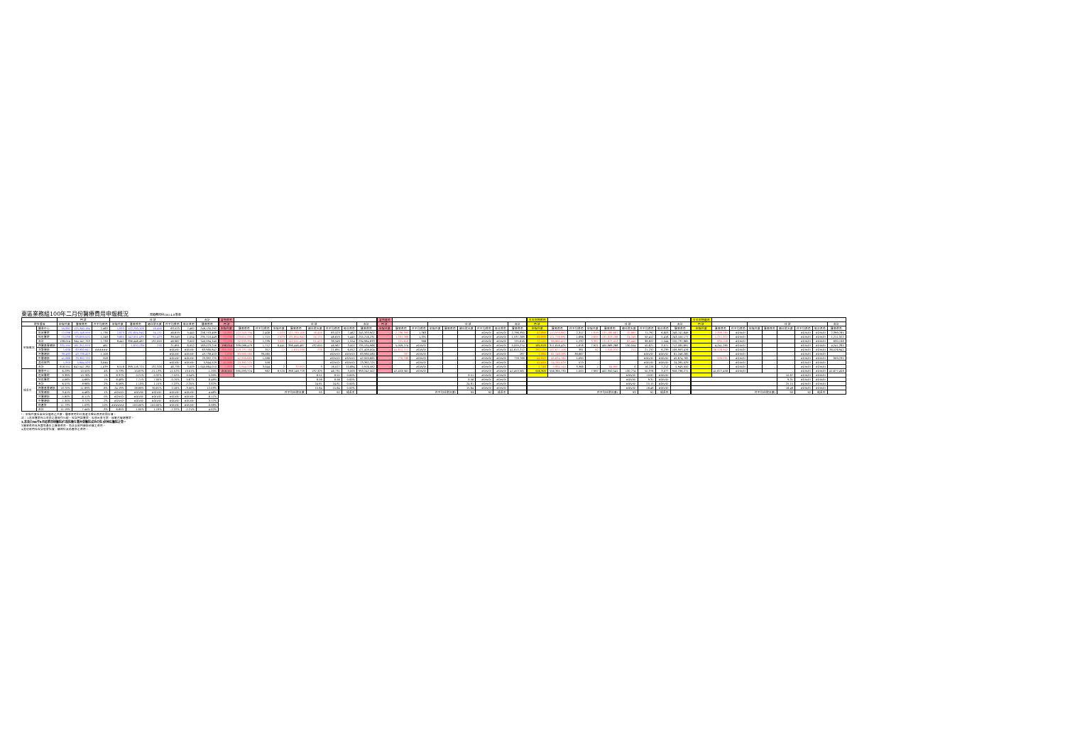東區業務組100年二月份醫療費用申報概況 醫療費用科100.4.8製表
| | | 門 診 | | | 住 診 | | | | | 合計 |
| --- | --- | --- | --- | --- | --- | --- | --- | --- | --- | --- |
| 院所層級 | | 申報件數 | 醫療費用 | 件平均費用 | 申報件數 | 醫療費用 | 總住院天數 | 件平均費用 | 每日費用 | 醫療費用 |
| 申報概況 | 醫學中心 | 50,882 | 125,340,184 | 2,463 | 1,933 | 122,790,108 | 16,456 | 63,523 | 7,462 | 248,130,292 |
| | 區域醫院 | 72,096 | 125,148,559 | 1,736 | 2,823 | 131,604,940 | 24,171 | 46,619 | 5,445 | 256,753,499 |
| | 地區醫院 | 75,036 | 93,659,010 | 1,248 | 3,685 | 142,051,439 | 91,423 | 38,549 | 1,554 | 235,710,449 |
| | 合計 | 198,014 | 344,147,753 | 1,738 | 8,441 | 396,446,487 | 132,050 | 46,967 | 3,002 | 740,594,240 |
| | 西醫基層總額 | 335,595 | 161,352,978 | 481 | 77 | 1,670,238 | 276 | 21,691 | 6,052 | 163,023,216 |
| | 洗腎總額 | 1,638 | 63,980,847 | ###### | - | - | - | #DIV/0! | #DIV/0! | 63,980,847 |
| | 牙醫總額 | 39,483 | 43,738,453 | 1,108 | - | - | - | #DIV/0! | #DIV/0! | 43,738,453 |
| | 中醫總額 | 41,868 | 23,382,725 | 558 | - | - | - | #DIV/0! | #DIV/0! | 23,382,725 |
| | 其他部門 | 1,953 | 5,944,529 | 3,044 | - | - | - | #DIV/0! | #DIV/0! | 5,944,529 |
| | 合計 | 618,551 | 642,547,285 | 1,039 | 8,518 | 398,116,725 | 132,326 | 46,738 | 3,009 | 1,040,664,010 |
| 成長率 | 醫學中心 | 6.23% | 10.55% | 4% | 0.73% | -10.87% | -21.13% | -11.52% | 13.01% | -1.20% |
| | 區域醫院 | 9.39% | 10.76% | 1% | 8.37% | 0.21% | -0.32% | -7.52% | 0.54% | 5.09% |
| | 地區醫院 | 4.06% | 4.66% | 1% | 8.48% | 7.71% | 7.00% | -0.70% | 0.67% | 6.48% |
| | 合計 | 6.57% | 8.96% | 2% | 6.56% | -1.13% | 1.15% | -7.22% | -2.25% | 3.32% |
| | 西醫基層總額 | 18.70% | 11.89% | -6% | 24.19% | 26.88% | 30.81% | 2.16% | -3.00% | 12.03% |
| | 洗腎總額 | 3.41% | 4.46% | 1% | #DIV/0! | #DIV/0! | #DIV/0! | #DIV/0! | #DIV/0! | 4.46% |
| | 牙醫總額 | -5.80% | -6.11% | 0% | #DIV/0! | #DIV/0! | #DIV/0! | #DIV/0! | #DIV/0! | -6.11% |
| | 中醫總額 | -1.30% | -3.72% | -2% | #DIV/0! | #DIV/0! | #DIV/0! | #DIV/0! | #DIV/0! | -3.72% |
| | 助產所 | 11.73% | 1.03% | -10% | ###### | -100.00% | -100.00% | #DIV/0! | #DIV/0! | -0.08% |
| | 合計 | 11.19% | 7.44% | -3% | 6.65% | -1.05% | 1.19% | -7.22% | -2.21% | 4.02% |
| 當期費用 | | | | | | | | |
| --- | --- | --- | --- | --- | --- | --- | --- | --- |
| 門 診 | | | 住 診 | | | | | 合計 |
| 申報件數 | 醫療費用 | 件平均費用 | 申報件數 | 醫療費用 | 總住院天數 | 件平均費用 | 每日費用 | 醫療費用 |
| 50,882 | 122,543,794 | 2,408 | 1,933 | 122,790,108 | 16,456 | 63,523 | 7,462 | 245,333,902 |
| 72,096 | 123,611,291 | 1,715 | 2,823 | 131,604,940 | 24,171 | 46,619 | 5,445 | 255,216,231 |
| 75,036 | 92,933,394 | 1,239 | 3,685 | 142,051,439 | 91,423 | 38,549 | 1,554 | 234,984,833 |
| 198,014 | 339,088,479 | 1,712 | 8,441 | 396,446,487 | 132,050 | 46,967 | 3,002 | 735,534,966 |
| 335,595 | 119,737,766 | 357 | 77 | 1,670,238 | 276 | 21,691 | 6,052 | 121,408,004 |
| 1,638 | 63,980,560 | 39,060 | - | - | - | #DIV/0! | #DIV/0! | 63,980,560 |
| 39,483 | 42,959,665 | 1,088 | - | - | - | #DIV/0! | #DIV/0! | 42,959,665 |
| 41,868 | 23,382,725 | 558 | - | - | - | #DIV/0! | #DIV/0! | 23,382,725 |
| 1,953 | 5,944,529 | 3,044 | 2 | 32,053 | 3 | 16,027 | 10,684 | 5,976,582 |
| 618,551 | 595,093,724 | 962 | 8,520 | 398,148,778 | 132,329 | 46,731 | 3,009 | 993,242,502 |
| | | | | | 8.51 | 8.51 | 0.00% | |
| | | | | | 8.56 | 8.56 | 0.00% | |
| | | | | | 24.81 | 24.81 | 0.00% | |
| | | | | | 15.64 | 15.64 | 0.00% | |
| 件平均住院日數 | | | | | 93 | 92 | 成長率 | |
| 當期藥局 | | | | | | | | |
| --- | --- | --- | --- | --- | --- | --- | --- | --- |
| 門 診 | | | 住 診 | | | | | 合計 |
| 申報件數 | 醫療費用 | 件平均費用 | 申報件數 | 醫療費用 | 總住院天數 | 件平均費用 | 每日費用 | 醫療費用 |
| - | 2,796,390 | 1,363 | | | | #DIV/0! | #DIV/0! | 2,796,390 |
| - | 1,537,268 | 1,331 | | | | #DIV/0! | #DIV/0! | 1,537,268 |
| - | 725,616 | 906 | | | | #DIV/0! | #DIV/0! | 725,616 |
| - | 5,059,274 | #DIV/0! | | | | #DIV/0! | #DIV/0! | 5,059,274 |
| - | 41,615,212 | #DIV/0! | | | | #DIV/0! | #DIV/0! | 41,615,212 |
| - | 287 | #DIV/0! | - | - | - | #DIV/0! | #DIV/0! | 287 |
| - | 778,788 | #DIV/0! | - | - | - | #DIV/0! | #DIV/0! | 778,788 |
| - | - | #DIV/0! | - | - | - | #DIV/0! | #DIV/0! | - |
| - | - | #DIV/0! | - | - | - | #DIV/0! | #DIV/0! | - |
| - | 47,453,561 | #DIV/0! | - | - | - | #DIV/0! | #DIV/0! | 47,453,561 |
| | | | | | 8.51 | #DIV/0! | #DIV/0! | |
| | | | | | 8.56 | #DIV/0! | #DIV/0! | |
| | | | | | 24.81 | #DIV/0! | #DIV/0! | |
| | | | | | 15.64 | #DIV/0! | #DIV/0! | |
| 件平均住院日數( | | | | | 93 | 92 | 成長率 | |
| 去年同期費用 | | | | | | | | |
| --- | --- | --- | --- | --- | --- | --- | --- | --- |
| 門 診 | | | 住 診 | | | | | 合計 |
| 申報件數 | 醫療費用 | 件平均費用 | 申報件數 | 醫療費用 | 總住院天數 | 件平均費用 | 每日費用 | 醫療費用 |
| 47,898 | 110,978,982 | 2,317 | 1,919 | 137,768,667 | 20,865 | 71,792 | 6,603 | 248,747,649 |
| 65,909 | 111,776,991 | 1,696 | 2,605 | 131,323,186 | 24,249 | 50,412 | 5,416 | 243,100,177 |
| 72,111 | 88,860,452 | 1,232 | 3,397 | 131,877,413 | 85,440 | 38,822 | 1,544 | 220,737,865 |
| 185,918 | 311,616,425 | 1,676 | 7,921 | 400,969,266 | 130,554 | 50,621 | 3,071 | 712,585,691 |
| 282,729 | 107,677,106 | 381 | 62 | 1,316,370 | 211 | 21,232 | 6,239 | 108,993,476 |
| 1,584 | 61,248,260 | 38,667 | - | - | - | #DIV/0! | #DIV/0! | 61,248,260 |
| 41,912 | 45,674,765 | 1,090 | - | - | - | #DIV/0! | #DIV/0! | 45,674,765 |
| 42,420 | 24,285,029 | 573 | - | - | - | #DIV/0! | #DIV/0! | 24,285,029 |
| 1,748 | 5,884,145 | 3,366 | 4 | 64,905 | 0 | 16,226 | 7,212 | 5,949,050 |
| 556,309 | 556,385,730 | 1,000 | 7,987 | 402,350,541 | 130,774 | 50,376 | 3,077 | 958,736,271 |
| | | | | | #DIV/0! | 10.87 | #DIV/0! | |
| | | | | | #DIV/0! | 9.31 | #DIV/0! | |
| | | | | | #DIV/0! | 25.15 | #DIV/0! | |
| | | | | | #DIV/0! | 16.48 | #DIV/0! | |
| 件平均住院日數( | | | | | 93 | 92 | 成長率 | |
| 去年同期藥局 | | | | | | | | |
| --- | --- | --- | --- | --- | --- | --- | --- | --- |
| 門 診 | | | 住 診 | | | | | 合計 |
| 申報件數 | 醫療費用 | 件平均費用 | 申報件數 | 醫療費用 | 總住院天數 | 件平均費用 | 每日費用 | 醫療費用 |
| - | 2,399,765 | #DIV/0! | | | | #DIV/0! | #DIV/0! | 2,399,765 |
| - | 1,211,322 | #DIV/0! | | | | #DIV/0! | #DIV/0! | 1,211,322 |
| - | 630,198 | #DIV/0! | | | | #DIV/0! | #DIV/0! | 630,198 |
| - | 4,241,285 | #DIV/0! | | | | #DIV/0! | #DIV/0! | 4,241,285 |
| - | 36,526,942 | #DIV/0! | | | | #DIV/0! | #DIV/0! | 36,526,942 |
| - | - | #DIV/0! | - | - | - | #DIV/0! | #DIV/0! | - |
| - | 909,231 | #DIV/0! | - | - | - | #DIV/0! | #DIV/0! | 909,231 |
| - | - | #DIV/0! | - | - | - | #DIV/0! | #DIV/0! | - |
| - | - | #DIV/0! | - | - | - | #DIV/0! | #DIV/0! | - |
| - | 41,677,458 | #DIV/0! | - | - | - | #DIV/0! | #DIV/0! | 41,677,458 |
| | | | | | 10.87 | #DIV/0! | #DIV/0! | |
| | | | | | 9.31 | #DIV/0! | #DIV/0! | |
| | | | | | 25.15 | #DIV/0! | #DIV/0! | |
| | | | | | 16.48 | #DIV/0! | #DIV/0! | |
| 件平均住院日數( | | | | | 93 | 92 | 成長率 | |
*：申報件數係未包含藥局之件數，醫療費用則已將處方釋出費用併回計算。
註：1.區域醫院係以目前之層級作比較，包含門諾醫院、馬偕台東分院、國軍花蓮總醫院。
2.本表自98年9月起將部桃醫院(行政院衛生署台東醫院成功分院)併地區醫院計算。
3.醫療費用係為實際產生之醫療費用，而非各部門總額預算之費用。
4.其他部門係包含居家照護、精神科及助產所之費用。